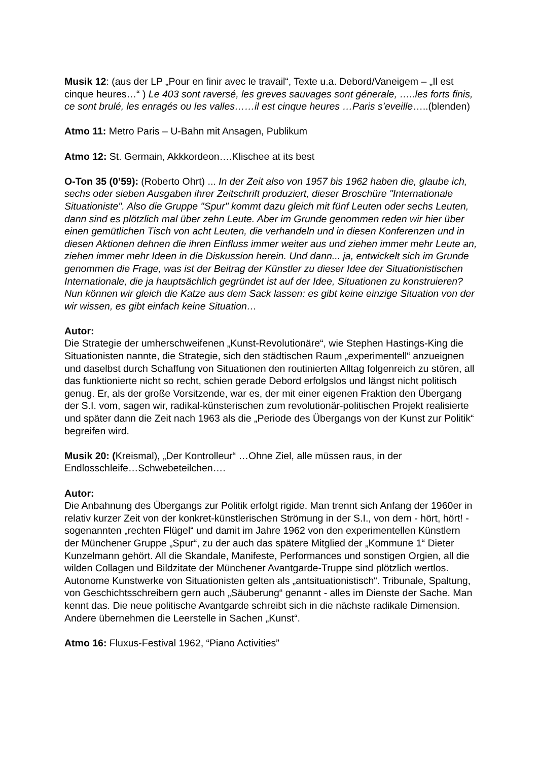Musik 12: (aus der LP „Pour en finir avec le travail“, Texte u.a. Debord/Vaneigem – „Il est cinque heures…“ ) Le 403 sont raversé, les greves sauvages sont génerale, …..les forts finis, ce sont brulé, les enragés ou les valles……il est cinque heures …Paris s’eveille…..(blenden)
Atmo 11: Metro Paris – U-Bahn mit Ansagen, Publikum
Atmo 12: St. Germain, Akkkordeon….Klischee at its best
O-Ton 35 (0’59): (Roberto Ohrt) ... In der Zeit also von 1957 bis 1962 haben die, glaube ich, sechs oder sieben Ausgaben ihrer Zeitschrift produziert, dieser Broschüre "Internationale Situationiste". Also die Gruppe "Spur" kommt dazu gleich mit fünf Leuten oder sechs Leuten, dann sind es plötzlich mal über zehn Leute. Aber im Grunde genommen reden wir hier über einen gemütlichen Tisch von acht Leuten, die verhandeln und in diesen Konferenzen und in diesen Aktionen dehnen die ihren Einfluss immer weiter aus und ziehen immer mehr Leute an, ziehen immer mehr Ideen in die Diskussion herein. Und dann... ja, entwickelt sich im Grunde genommen die Frage, was ist der Beitrag der Künstler zu dieser Idee der Situationistischen Internationale, die ja hauptsächlich gegründet ist auf der Idee, Situationen zu konstruieren? Nun können wir gleich die Katze aus dem Sack lassen: es gibt keine einzige Situation von der wir wissen, es gibt einfach keine Situation…
Autor:
Die Strategie der umherschweifenen „Kunst-Revolutionäre“, wie Stephen Hastings-King die Situationisten nannte, die Strategie, sich den städtischen Raum „experimentell“ anzueignen und daselbst durch Schaffung von Situationen den routinierten Alltag folgenreich zu stören, all das funktionierte nicht so recht, schien gerade Debord erfolgslos und längst nicht politisch genug. Er, als der große Vorsitzende, war es, der mit einer eigenen Fraktion den Übergang der S.I. vom, sagen wir, radikal-künsterischen zum revolutionär-politischen Projekt realisierte und später dann die Zeit nach 1963 als die „Periode des Übergangs von der Kunst zur Politik“ begreifen wird.
Musik 20: (Kreismal), „Der Kontrolleur“ …Ohne Ziel, alle müssen raus, in der Endlosschleife…Schwebeteilchen….
Autor:
Die Anbahnung des Übergangs zur Politik erfolgt rigide. Man trennt sich Anfang der 1960er in relativ kurzer Zeit von der konkret-künstlerischen Strömung in der S.I., von dem - hört, hört! - sogenannten „rechten Flügel“ und damit im Jahre 1962 von den experimentellen Künstlern der Münchener Gruppe „Spur“, zu der auch das spätere Mitglied der „Kommune 1“ Dieter Kunzelmann gehört. All die Skandale, Manifeste, Performances und sonstigen Orgien, all die wilden Collagen und Bildzitate der Münchener Avantgarde-Truppe sind plötzlich wertlos. Autonome Kunstwerke von Situationisten gelten als „antsituationistisch“. Tribunale, Spaltung, von Geschichtsschreibern gern auch „Säuberung“ genannt - alles im Dienste der Sache. Man kennt das. Die neue politische Avantgarde schreibt sich in die nächste radikale Dimension. Andere übernehmen die Leerstelle in Sachen „Kunst“.
Atmo 16: Fluxus-Festival 1962, “Piano Activities”